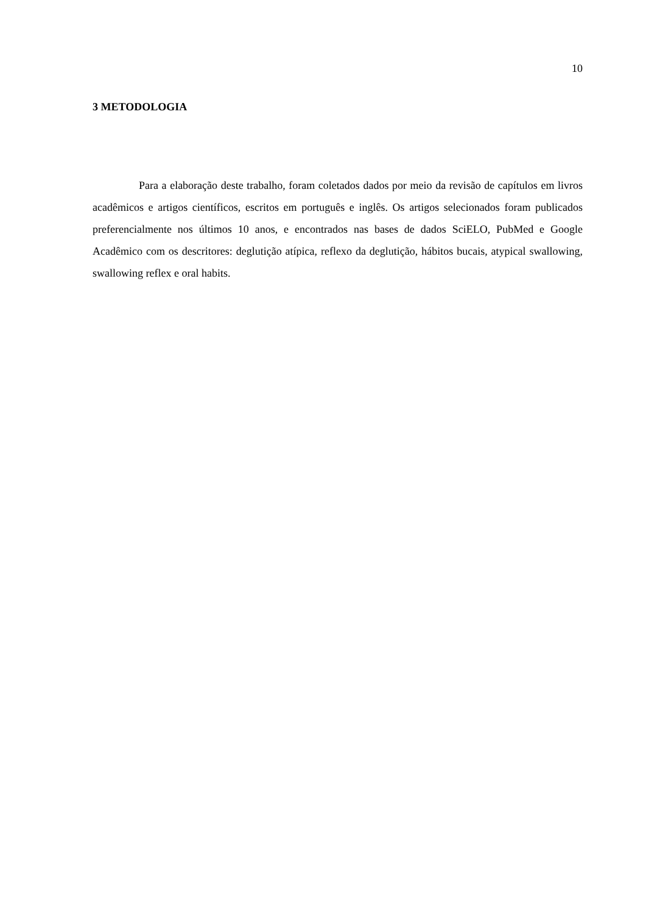10
3 METODOLOGIA
Para a elaboração deste trabalho, foram coletados dados por meio da revisão de capítulos em livros acadêmicos e artigos científicos, escritos em português e inglês. Os artigos selecionados foram publicados preferencialmente nos últimos 10 anos, e encontrados nas bases de dados SciELO, PubMed e Google Acadêmico com os descritores: deglutição atípica, reflexo da deglutição, hábitos bucais, atypical swallowing, swallowing reflex e oral habits.